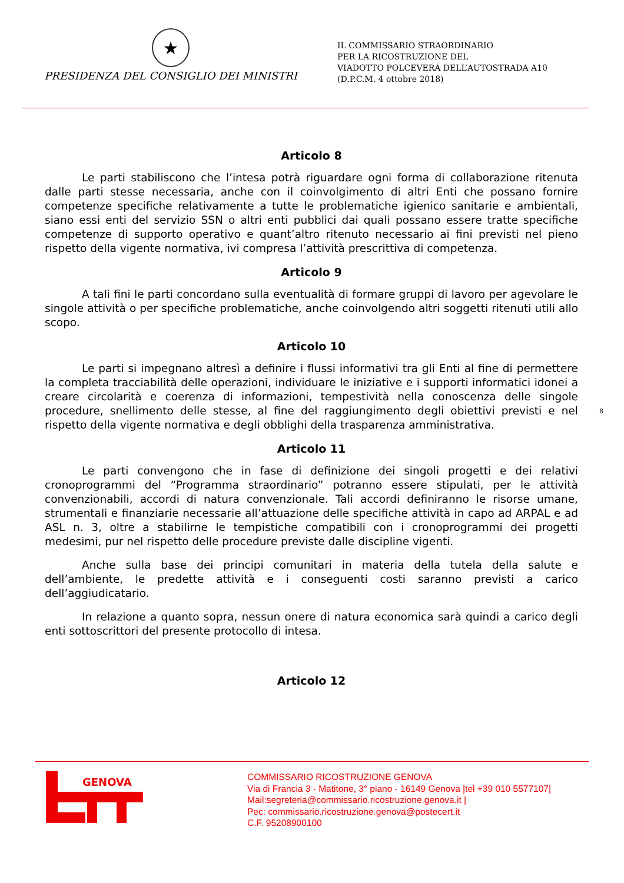★
PRESIDENZA DEL CONSIGLIO DEI MINISTRI
IL COMMISSARIO STRAORDINARIO
PER LA RICOSTRUZIONE DEL
VIADOTTO POLCEVERA DELL’AUTOSTRADA A10
(D.P.C.M. 4 ottobre 2018)
Articolo 8
Le parti stabiliscono che l’intesa potrà riguardare ogni forma di collaborazione ritenuta dalle parti stesse necessaria, anche con il coinvolgimento di altri Enti che possano fornire competenze specifiche relativamente a tutte le problematiche igienico sanitarie e ambientali, siano essi enti del servizio SSN o altri enti pubblici dai quali possano essere tratte specifiche competenze di supporto operativo e quant’altro ritenuto necessario ai fini previsti nel pieno rispetto della vigente normativa, ivi compresa l’attività prescrittiva di competenza.
Articolo 9
A tali fini le parti concordano sulla eventualità di formare gruppi di lavoro per agevolare le singole attività o per specifiche problematiche, anche coinvolgendo altri soggetti ritenuti utili allo scopo.
Articolo 10
Le parti si impegnano altresì a definire i flussi informativi tra gli Enti al fine di permettere la completa tracciabilità delle operazioni, individuare le iniziative e i supporti informatici idonei a creare circolarità e coerenza di informazioni, tempestività nella conoscenza delle singole procedure, snellimento delle stesse, al fine del raggiungimento degli obiettivi previsti e nel rispetto della vigente normativa e degli obblighi della trasparenza amministrativa.
Articolo 11
Le parti convengono che in fase di definizione dei singoli progetti e dei relativi cronoprogrammi del “Programma straordinario” potranno essere stipulati, per le attività convenzionabili, accordi di natura convenzionale. Tali accordi definiranno le risorse umane, strumentali e finanziarie necessarie all’attuazione delle specifiche attività in capo ad ARPAL e ad ASL n. 3, oltre a stabilirne le tempistiche compatibili con i cronoprogrammi dei progetti medesimi, pur nel rispetto delle procedure previste dalle discipline vigenti.
Anche sulla base dei principi comunitari in materia della tutela della salute e dell’ambiente, le predette attività e i conseguenti costi saranno previsti a carico dell’aggiudicatario.
In relazione a quanto sopra, nessun onere di natura economica sarà quindi a carico degli enti sottoscrittori del presente protocollo di intesa.
Articolo 12
8
GENOVA
COMMISSARIO RICOSTRUZIONE GENOVA
Via di Francia 3 - Matitone, 3° piano - 16149 Genova |tel +39 010 5577107|
Mail:segreteria@commissario.ricostruzione.genova.it |
Pec: commissario.ricostruzione.genova@postecert.it
C.F. 95208900100